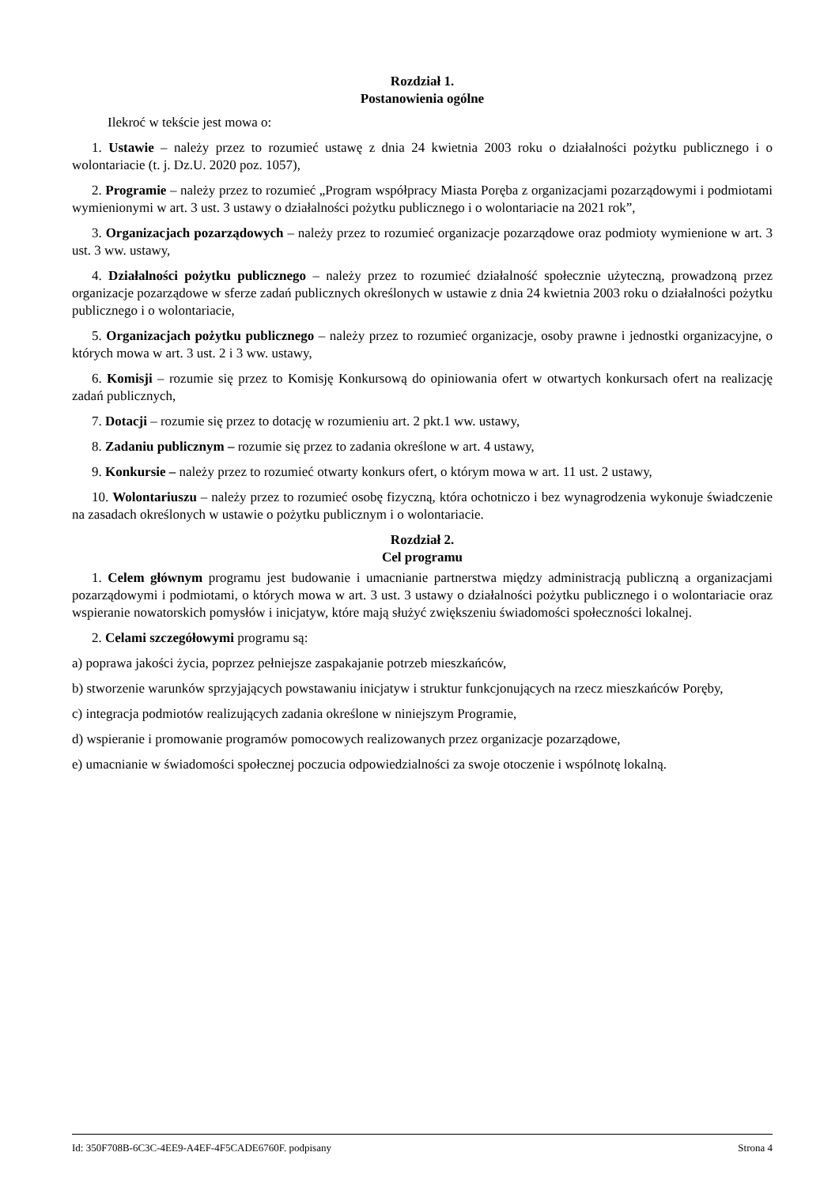Rozdział 1.
Postanowienia ogólne
Ilekroć w tekście jest mowa o:
1. Ustawie – należy przez to rozumieć ustawę z dnia 24 kwietnia 2003 roku o działalności pożytku publicznego i o wolontariacie (t. j. Dz.U. 2020 poz. 1057),
2. Programie – należy przez to rozumieć „Program współpracy Miasta Poręba z organizacjami pozarządowymi i podmiotami wymienionymi w art. 3 ust. 3 ustawy o działalności pożytku publicznego i o wolontariacie na 2021 rok”,
3. Organizacjach pozarządowych – należy przez to rozumieć organizacje pozarządowe oraz podmioty wymienione w art. 3 ust. 3 ww. ustawy,
4. Działalności pożytku publicznego – należy przez to rozumieć działalność społecznie użyteczną, prowadzoną przez organizacje pozarządowe w sferze zadań publicznych określonych w ustawie z dnia 24 kwietnia 2003 roku o działalności pożytku publicznego i o wolontariacie,
5. Organizacjach pożytku publicznego – należy przez to rozumieć organizacje, osoby prawne i jednostki organizacyjne, o których mowa w art. 3 ust. 2 i 3 ww. ustawy,
6. Komisji – rozumie się przez to Komisję Konkursową do opiniowania ofert w otwartych konkursach ofert na realizację zadań publicznych,
7. Dotacji – rozumie się przez to dotację w rozumieniu art. 2 pkt.1 ww. ustawy,
8. Zadaniu publicznym – rozumie się przez to zadania określone w art. 4 ustawy,
9. Konkursie – należy przez to rozumieć otwarty konkurs ofert, o którym mowa w art. 11 ust. 2 ustawy,
10. Wolontariuszu – należy przez to rozumieć osobę fizyczną, która ochotniczo i bez wynagrodzenia wykonuje świadczenie na zasadach określonych w ustawie o pożytku publicznym i o wolontariacie.
Rozdział 2.
Cel programu
1. Celem głównym programu jest budowanie i umacnianie partnerstwa między administracją publiczną a organizacjami pozarządowymi i podmiotami, o których mowa w art. 3 ust. 3 ustawy o działalności pożytku publicznego i o wolontariacie oraz wspieranie nowatorskich pomysłów i inicjatyw, które mają służyć zwiększeniu świadomości społeczności lokalnej.
2. Celami szczegółowymi programu są:
a) poprawa jakości życia, poprzez pełniejsze zaspakajanie potrzeb mieszkańców,
b) stworzenie warunków sprzyjających powstawaniu inicjatyw i struktur funkcjonujących na rzecz mieszkańców Poręby,
c) integracja podmiotów realizujących zadania określone w niniejszym Programie,
d) wspieranie i promowanie programów pomocowych realizowanych przez organizacje pozarządowe,
e) umacnianie w świadomości społecznej poczucia odpowiedzialności za swoje otoczenie i wspólnotę lokalną.
Id: 350F708B-6C3C-4EE9-A4EF-4F5CADE6760F. podpisany Strona 4